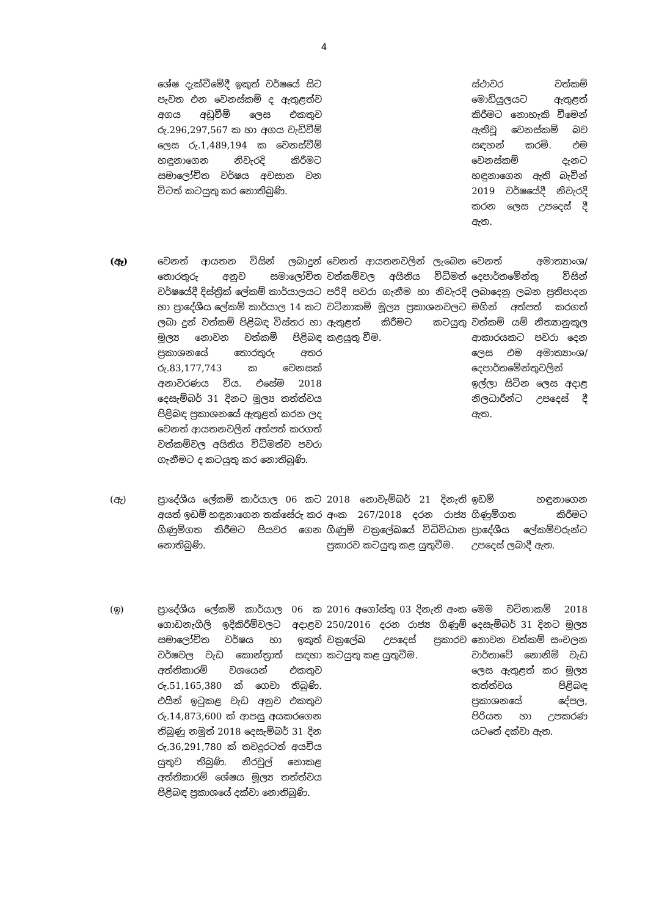4
| | ශේෂ දැක්වීමේදී ඉකුත් වර්ෂයේ සිට පැවත එන වෙනස්කම් ද ඇතුළත්ව අගය අඩුවීම් ලෙස එකතුව රු.296,297,567 ක හා අගය වැඩිවීම් ලෙස රු.1,489,194 ක වෙනස්වීම් හඳුනාගෙන නිවැරදි කිරීමට සමාලෝචිත වර්ෂය අවසාන වන විටත් කටයුතු කර නොතිබුණි. | | ස්ථාවර වත්කම් මොඩියුලයට ඇතුළත් කිරීමට නොහැකි වීමෙන් ඇතිවූ වෙනස්කම් බව සඳහන් කරමි. එම වෙනස්කම් දැනට හඳුනාගෙන ඇති බැවින් 2019 වර්ෂයේදී නිවැරදි කරන ලෙස උපදෙස් දී ඇත. |
| (ඈ) | වෙනත් ආයතන විසින් ලබාදුන් තොරතුරු අනුව සමාලෝචිත වර්ෂයේදී දිස්ත්‍රික් ලේකම් කාර්යාලයට හා ප්‍රාදේශීය ලේකම් කාර්යාල 14 කට ලබා දුන් වත්කම් පිළිබඳ විස්තර හා මූල්‍ය නොවන වත්කම් පිළිබඳ ප්‍රකාශනයේ තොරතුරු අතර රු.83,177,743 ක වෙනසක් අනාවරණය විය. එසේම 2018 දෙසැම්බර් 31 දිනට මූල්‍ය තත්ත්වය පිළිබඳ ප්‍රකාශනයේ ඇතුළත් කරන ලද වෙනත් ආයතනවලින් අත්පත් කරගත් වත්කම්වල අයිතිය විධිමත්ව පවරා ගැනීමට ද කටයුතු කර නොතිබුණි. | වෙනත් ආයතනවලින් ලැබෙන වත්කම්වල අයිතිය විධිමත් පරිදි පවරා ගැනීම හා නිවැරදි වටිනාකම් මූල්‍ය ප්‍රකාශනවලට ඇතුළත් කිරීමට කටයුතු කළයුතු වීම. | වෙනත් අමාත්‍යාංශ/ දෙපාර්තමේන්තු විසින් ලබාදෙනු ලබන ප්‍රතිපාදන මගින් අත්පත් කරගත් වත්කම් යම් නීත්‍යානුකූල ආකාරයකට පවරා දෙන ලෙස එම අමාත්‍යාංශ/ දෙපාර්තමේන්තුවලින් ඉල්ලා සිටින ලෙස අදාළ නිලධාරීන්ට උපදෙස් දී ඇත. |
| (ඇ) | ප්‍රාදේශීය ලේකම් කාර්යාල 06 කට අයත් ඉඩම් හඳුනාගෙන තක්සේරු කර ගිණුම්ගත කිරීමට පියවර ගෙන නොතිබුණි. | 2018 නොවැම්බර් 21 දිනැති අංක 267/2018 දරන රාජ්‍ය ගිණුම් චක්‍රලේඛයේ විධිවිධාන ප්‍රකාරව කටයුතු කළ යුතුවීම. | ඉඩම් හඳුනාගෙන ගිණුම්ගත කිරීමට ප්‍රාදේශීය ලේකම්වරුන්ට උපදෙස් ලබාදී ඇත. |
| (ඉ) | ප්‍රාදේශීය ලේකම් කාර්යාල 06 ක ගොඩනැගිලි ඉදිකිරීම්වලට අදාළව සමාලෝචිත වර්ෂය හා ඉකුත් වර්ෂවල වැඩ කොන්ත්‍රාත් සඳහා අත්තිකාරම් වශයෙන් එකතුව රු.51,165,380 ක් ගෙවා තිබුණි. එයින් ඉටුකළ වැඩ අනුව එකතුව රු.14,873,600 ක් ආපසු අයකරගෙන තිබුණු නමුත් 2018 දෙසැම්බර් 31 දින රු.36,291,780 ක් තවදුරටත් අයවිය යුතුව තිබුණි. නිරවුල් නොකළ අත්තිකාරම් ශේෂය මූල්‍ය තත්ත්වය පිළිබඳ ප්‍රකාශයේ දක්වා නොතිබුණි. | 2016 අගෝස්තු 03 දිනැති අංක 250/2016 දරන රාජ්‍ය ගිණුම් චක්‍රලේඛ උපදෙස් ප්‍රකාරව කටයුතු කළ යුතුවීම. | මෙම වටිනාකම් 2018 දෙසැම්බර් 31 දිනට මූල්‍ය නොවන වත්කම් සංචලන වාර්තාවේ නොනිමි වැඩ ලෙස ඇතුළත් කර මූල්‍ය තත්ත්වය පිළිබඳ ප්‍රකාශනයේ දේපල, පිරියත හා උපකරණ යටතේ දක්වා ඇත. |